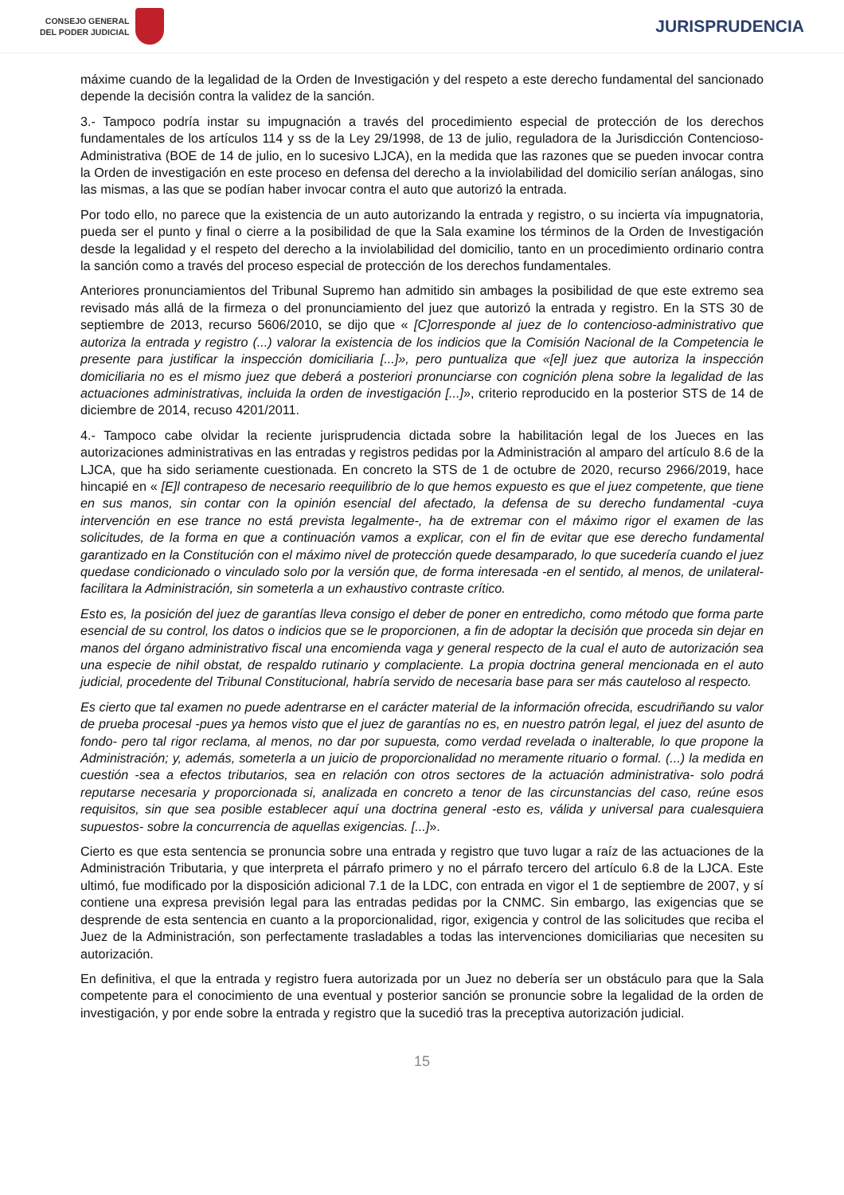CONSEJO GENERAL
DEL PODER JUDICIAL
JURISPRUDENCIA
máxime cuando de la legalidad de la Orden de Investigación y del respeto a este derecho fundamental del sancionado depende la decisión contra la validez de la sanción.
3.- Tampoco podría instar su impugnación a través del procedimiento especial de protección de los derechos fundamentales de los artículos 114 y ss de la Ley 29/1998, de 13 de julio, reguladora de la Jurisdicción Contencioso- Administrativa (BOE de 14 de julio, en lo sucesivo LJCA), en la medida que las razones que se pueden invocar contra la Orden de investigación en este proceso en defensa del derecho a la inviolabilidad del domicilio serían análogas, sino las mismas, a las que se podían haber invocar contra el auto que autorizó la entrada.
Por todo ello, no parece que la existencia de un auto autorizando la entrada y registro, o su incierta vía impugnatoria, pueda ser el punto y final o cierre a la posibilidad de que la Sala examine los términos de la Orden de Investigación desde la legalidad y el respeto del derecho a la inviolabilidad del domicilio, tanto en un procedimiento ordinario contra la sanción como a través del proceso especial de protección de los derechos fundamentales.
Anteriores pronunciamientos del Tribunal Supremo han admitido sin ambages la posibilidad de que este extremo sea revisado más allá de la firmeza o del pronunciamiento del juez que autorizó la entrada y registro. En la STS 30 de septiembre de 2013, recurso 5606/2010, se dijo que « [C]orresponde al juez de lo contencioso-administrativo que autoriza la entrada y registro (...) valorar la existencia de los indicios que la Comisión Nacional de la Competencia le presente para justificar la inspección domiciliaria [...]», pero puntualiza que «[e]l juez que autoriza la inspección domiciliaria no es el mismo juez que deberá a posteriori pronunciarse con cognición plena sobre la legalidad de las actuaciones administrativas, incluida la orden de investigación [...]», criterio reproducido en la posterior STS de 14 de diciembre de 2014, recuso 4201/2011.
4.- Tampoco cabe olvidar la reciente jurisprudencia dictada sobre la habilitación legal de los Jueces en las autorizaciones administrativas en las entradas y registros pedidas por la Administración al amparo del artículo 8.6 de la LJCA, que ha sido seriamente cuestionada. En concreto la STS de 1 de octubre de 2020, recurso 2966/2019, hace hincapié en « [E]l contrapeso de necesario reequilibrio de lo que hemos expuesto es que el juez competente, que tiene en sus manos, sin contar con la opinión esencial del afectado, la defensa de su derecho fundamental -cuya intervención en ese trance no está prevista legalmente-, ha de extremar con el máximo rigor el examen de las solicitudes, de la forma en que a continuación vamos a explicar, con el fin de evitar que ese derecho fundamental garantizado en la Constitución con el máximo nivel de protección quede desamparado, lo que sucedería cuando el juez quedase condicionado o vinculado solo por la versión que, de forma interesada -en el sentido, al menos, de unilateral- facilitara la Administración, sin someterla a un exhaustivo contraste crítico.
Esto es, la posición del juez de garantías lleva consigo el deber de poner en entredicho, como método que forma parte esencial de su control, los datos o indicios que se le proporcionen, a fin de adoptar la decisión que proceda sin dejar en manos del órgano administrativo fiscal una encomienda vaga y general respecto de la cual el auto de autorización sea una especie de nihil obstat, de respaldo rutinario y complaciente. La propia doctrina general mencionada en el auto judicial, procedente del Tribunal Constitucional, habría servido de necesaria base para ser más cauteloso al respecto.
Es cierto que tal examen no puede adentrarse en el carácter material de la información ofrecida, escudriñando su valor de prueba procesal -pues ya hemos visto que el juez de garantías no es, en nuestro patrón legal, el juez del asunto de fondo- pero tal rigor reclama, al menos, no dar por supuesta, como verdad revelada o inalterable, lo que propone la Administración; y, además, someterla a un juicio de proporcionalidad no meramente rituario o formal. (...) la medida en cuestión -sea a efectos tributarios, sea en relación con otros sectores de la actuación administrativa- solo podrá reputarse necesaria y proporcionada si, analizada en concreto a tenor de las circunstancias del caso, reúne esos requisitos, sin que sea posible establecer aquí una doctrina general -esto es, válida y universal para cualesquiera supuestos- sobre la concurrencia de aquellas exigencias. [...]».
Cierto es que esta sentencia se pronuncia sobre una entrada y registro que tuvo lugar a raíz de las actuaciones de la Administración Tributaria, y que interpreta el párrafo primero y no el párrafo tercero del artículo 6.8 de la LJCA. Este ultimó, fue modificado por la disposición adicional 7.1 de la LDC, con entrada en vigor el 1 de septiembre de 2007, y sí contiene una expresa previsión legal para las entradas pedidas por la CNMC. Sin embargo, las exigencias que se desprende de esta sentencia en cuanto a la proporcionalidad, rigor, exigencia y control de las solicitudes que reciba el Juez de la Administración, son perfectamente trasladables a todas las intervenciones domiciliarias que necesiten su autorización.
En definitiva, el que la entrada y registro fuera autorizada por un Juez no debería ser un obstáculo para que la Sala competente para el conocimiento de una eventual y posterior sanción se pronuncie sobre la legalidad de la orden de investigación, y por ende sobre la entrada y registro que la sucedió tras la preceptiva autorización judicial.
15